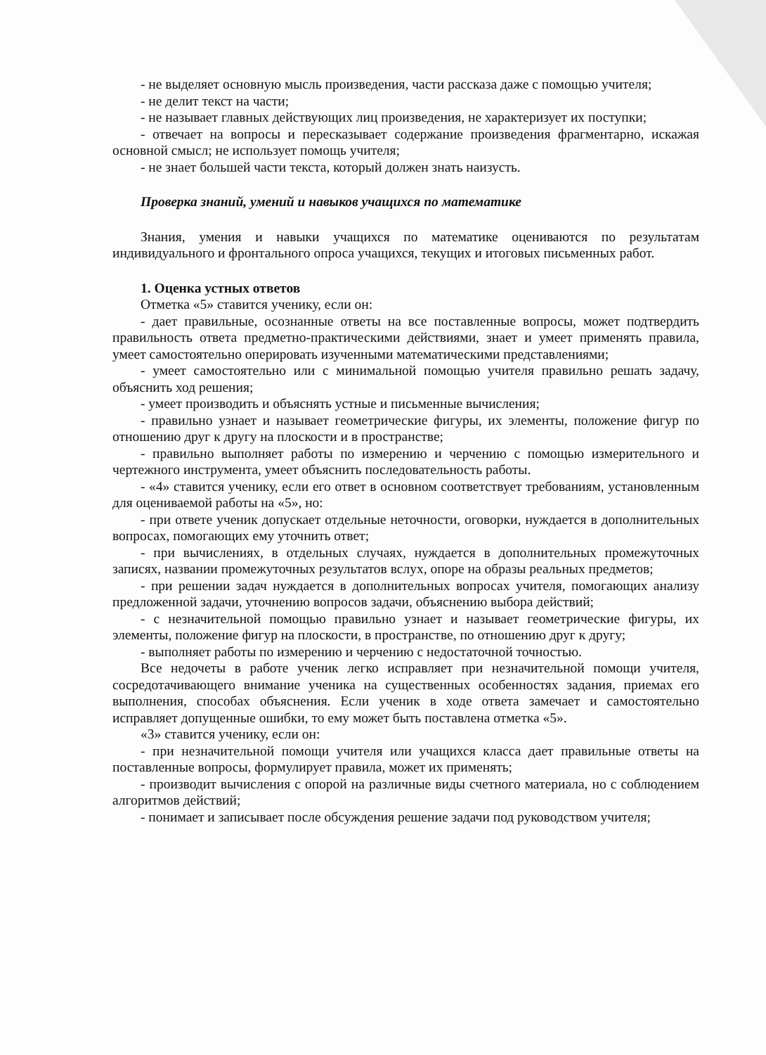- не выделяет основную мысль произведения, части рассказа даже с помощью учителя;
- не делит текст на части;
- не называет главных действующих лиц произведения, не характеризует их поступки;
- отвечает на вопросы и пересказывает содержание произведения фрагментарно, искажая основной смысл; не использует помощь учителя;
- не знает большей части текста, который должен знать наизусть.
Проверка знаний, умений и навыков учащихся по математике
Знания, умения и навыки учащихся по математике оцениваются по результатам индивидуального и фронтального опроса учащихся, текущих и итоговых письменных работ.
1. Оценка устных ответов
Отметка «5» ставится ученику, если он:
- дает правильные, осознанные ответы на все поставленные вопросы, может подтвердить правильность ответа предметно-практическими действиями, знает и умеет применять правила, умеет самостоятельно оперировать изученными математическими представлениями;
- умеет самостоятельно или с минимальной помощью учителя правильно решать задачу, объяснить ход решения;
- умеет производить и объяснять устные и письменные вычисления;
- правильно узнает и называет геометрические фигуры, их элементы, положение фигур по отношению друг к другу на плоскости и в пространстве;
- правильно выполняет работы по измерению и черчению с помощью измерительного и чертежного инструмента, умеет объяснить последовательность работы.
- «4» ставится ученику, если его ответ в основном соответствует требованиям, установленным для оцениваемой работы на «5», но:
- при ответе ученик допускает отдельные неточности, оговорки, нуждается в дополнительных вопросах, помогающих ему уточнить ответ;
- при вычислениях, в отдельных случаях, нуждается в дополнительных промежуточных записях, названии промежуточных результатов вслух, опоре на образы реальных предметов;
- при решении задач нуждается в дополнительных вопросах учителя, помогающих анализу предложенной задачи, уточнению вопросов задачи, объяснению выбора действий;
- с незначительной помощью правильно узнает и называет геометрические фигуры, их элементы, положение фигур на плоскости, в пространстве, по отношению друг к другу;
- выполняет работы по измерению и черчению с недостаточной точностью.
Все недочеты в работе ученик легко исправляет при незначительной помощи учителя, сосредотачивающего внимание ученика на существенных особенностях задания, приемах его выполнения, способах объяснения. Если ученик в ходе ответа замечает и самостоятельно исправляет допущенные ошибки, то ему может быть поставлена отметка «5».
«3» ставится ученику, если он:
- при незначительной помощи учителя или учащихся класса дает правильные ответы на поставленные вопросы, формулирует правила, может их применять;
- производит вычисления с опорой на различные виды счетного материала, но с соблюдением алгоритмов действий;
- понимает и записывает после обсуждения решение задачи под руководством учителя;